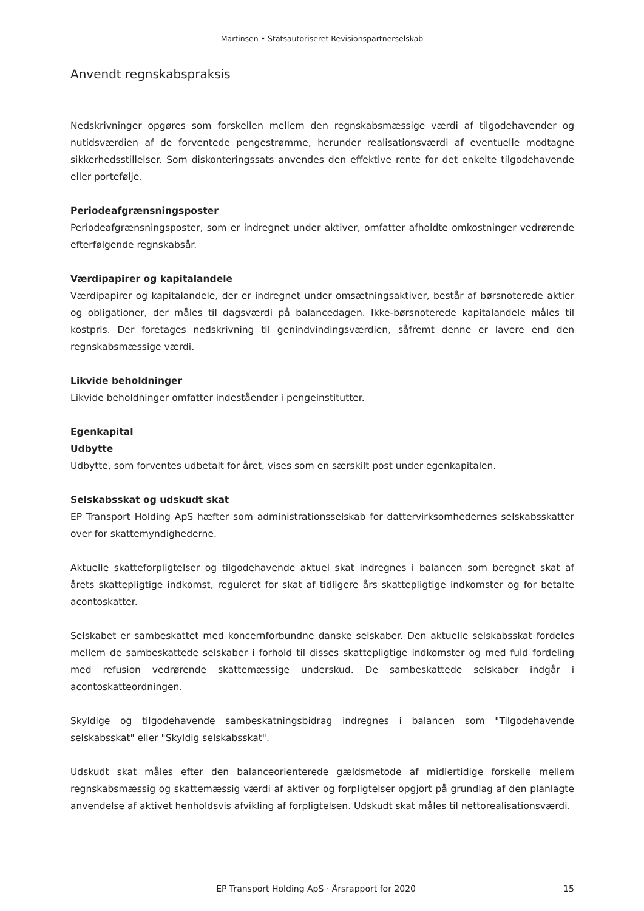Martinsen • Statsautoriseret Revisionspartnerselskab
Anvendt regnskabspraksis
Nedskrivninger opgøres som forskellen mellem den regnskabsmæssige værdi af tilgodehavender og nutidsværdien af de forventede pengestrømme, herunder realisationsværdi af eventuelle modtagne sikkerhedsstillelser. Som diskonteringssats anvendes den effektive rente for det enkelte tilgodehavende eller portefølje.
Periodeafgrænsningsposter
Periodeafgrænsningsposter, som er indregnet under aktiver, omfatter afholdte omkostninger vedrørende efterfølgende regnskabsår.
Værdipapirer og kapitalandele
Værdipapirer og kapitalandele, der er indregnet under omsætningsaktiver, består af børsnoterede aktier og obligationer, der måles til dagsværdi på balancedagen. Ikke-børsnoterede kapitalandele måles til kostpris. Der foretages nedskrivning til genindvindingsværdien, såfremt denne er lavere end den regnskabsmæssige værdi.
Likvide beholdninger
Likvide beholdninger omfatter indeståender i pengeinstitutter.
Egenkapital
Udbytte
Udbytte, som forventes udbetalt for året, vises som en særskilt post under egenkapitalen.
Selskabsskat og udskudt skat
EP Transport Holding ApS hæfter som administrationsselskab for dattervirksomhedernes selskabsskatter over for skattemyndighederne.
Aktuelle skatteforpligtelser og tilgodehavende aktuel skat indregnes i balancen som beregnet skat af årets skattepligtige indkomst, reguleret for skat af tidligere års skattepligtige indkomster og for betalte acontoskatter.
Selskabet er sambeskattet med koncernforbundne danske selskaber. Den aktuelle selskabsskat fordeles mellem de sambeskattede selskaber i forhold til disses skattepligtige indkomster og med fuld fordeling med refusion vedrørende skattemæssige underskud. De sambeskattede selskaber indgår i acontoskatteordningen.
Skyldige og tilgodehavende sambeskatningsbidrag indregnes i balancen som "Tilgodehavende selskabsskat" eller "Skyldig selskabsskat".
Udskudt skat måles efter den balanceorienterede gældsmetode af midlertidige forskelle mellem regnskabsmæssig og skattemæssig værdi af aktiver og forpligtelser opgjort på grundlag af den planlagte anvendelse af aktivet henholdsvis afvikling af forpligtelsen. Udskudt skat måles til nettorealisationsværdi.
EP Transport Holding ApS · Årsrapport for 2020 15